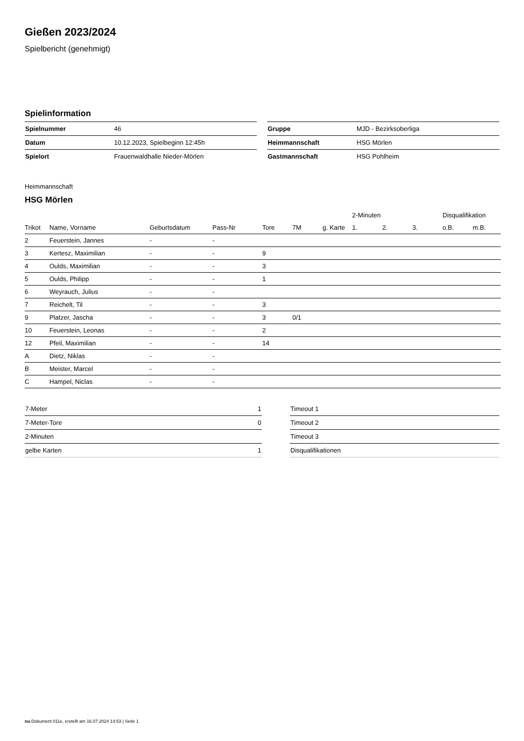Gießen 2023/2024
Spielbericht (genehmigt)
Spielinformation
| Spielnummer | 46 |
| Datum | 10.12.2023, Spielbeginn 12:45h |
| Spielort | Frauenwaldhalle Nieder-Mörlen |
| Gruppe | MJD - Bezirksoberliga |
| Heimmannschaft | HSG Mörlen |
| Gastmannschaft | HSG Pohlheim |
Heimmannschaft
HSG Mörlen
| | | | | | | | 2-Minuten | | | Disqualifikation | |
| --- | --- | --- | --- | --- | --- | --- | --- | --- | --- | --- | --- |
| Trikot | Name, Vorname | Geburtsdatum | Pass-Nr | Tore | 7M | g. Karte | 1. | 2. | 3. | o.B. | m.B. |
| 2 | Feuerstein, Jannes | - | - | | | | | | | | |
| 3 | Kertesz, Maximilian | - | - | 9 | | | | | | | |
| 4 | Oulds, Maximilian | - | - | 3 | | | | | | | |
| 5 | Oulds, Philipp | - | - | 1 | | | | | | | |
| 6 | Weyrauch, Julius | - | - | | | | | | | | |
| 7 | Reichelt, Til | - | - | 3 | | | | | | | |
| 9 | Platzer, Jascha | - | - | 3 | 0/1 | | | | | | |
| 10 | Feuerstein, Leonas | - | - | 2 | | | | | | | |
| 12 | Pfeil, Maximilian | - | - | 14 | | | | | | | |
| A | Dietz, Niklas | - | - | | | | | | | | |
| B | Meister, Marcel | - | - | | | | | | | | |
| C | Hampel, Niclas | - | - | | | | | | | | |
| 7-Meter | 1 |
| 7-Meter-Tore | 0 |
| 2-Minuten | |
| gelbe Karten | 1 |
| Timeout 1 |
| Timeout 2 |
| Timeout 3 |
| Disqualifikationen |
nu.Dokument 011e, erstellt am 16.07.2024 14:53 | Seite 1